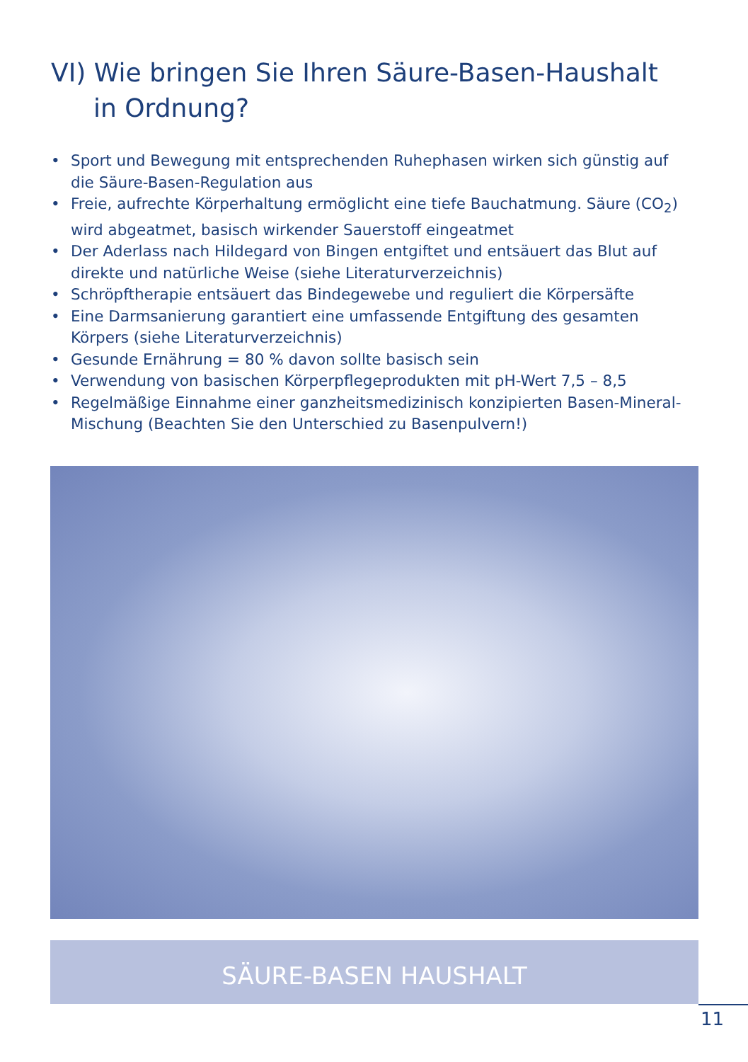VI) Wie bringen Sie Ihren Säure-Basen-Haushalt
in Ordnung?
• Sport und Bewegung mit entsprechenden Ruhephasen wirken sich günstig auf die Säure-Basen-Regulation aus
• Freie, aufrechte Körperhaltung ermöglicht eine tiefe Bauchatmung. Säure (CO<sub>2</sub>) wird abgeatmet, basisch wirkender Sauerstoff eingeatmet
• Der Aderlass nach Hildegard von Bingen entgiftet und entsäuert das Blut auf direkte und natürliche Weise (siehe Literaturverzeichnis)
• Schröpftherapie entsäuert das Bindegewebe und reguliert die Körpersäfte
• Eine Darmsanierung garantiert eine umfassende Entgiftung des gesamten Körpers (siehe Literaturverzeichnis)
• Gesunde Ernährung = 80 % davon sollte basisch sein
• Verwendung von basischen Körperpflegeprodukten mit pH-Wert 7,5 – 8,5
• Regelmäßige Einnahme einer ganzheitsmedizinisch konzipierten Basen-Mineral-Mischung (Beachten Sie den Unterschied zu Basenpulvern!)
SÄURE-BASEN HAUSHALT
11